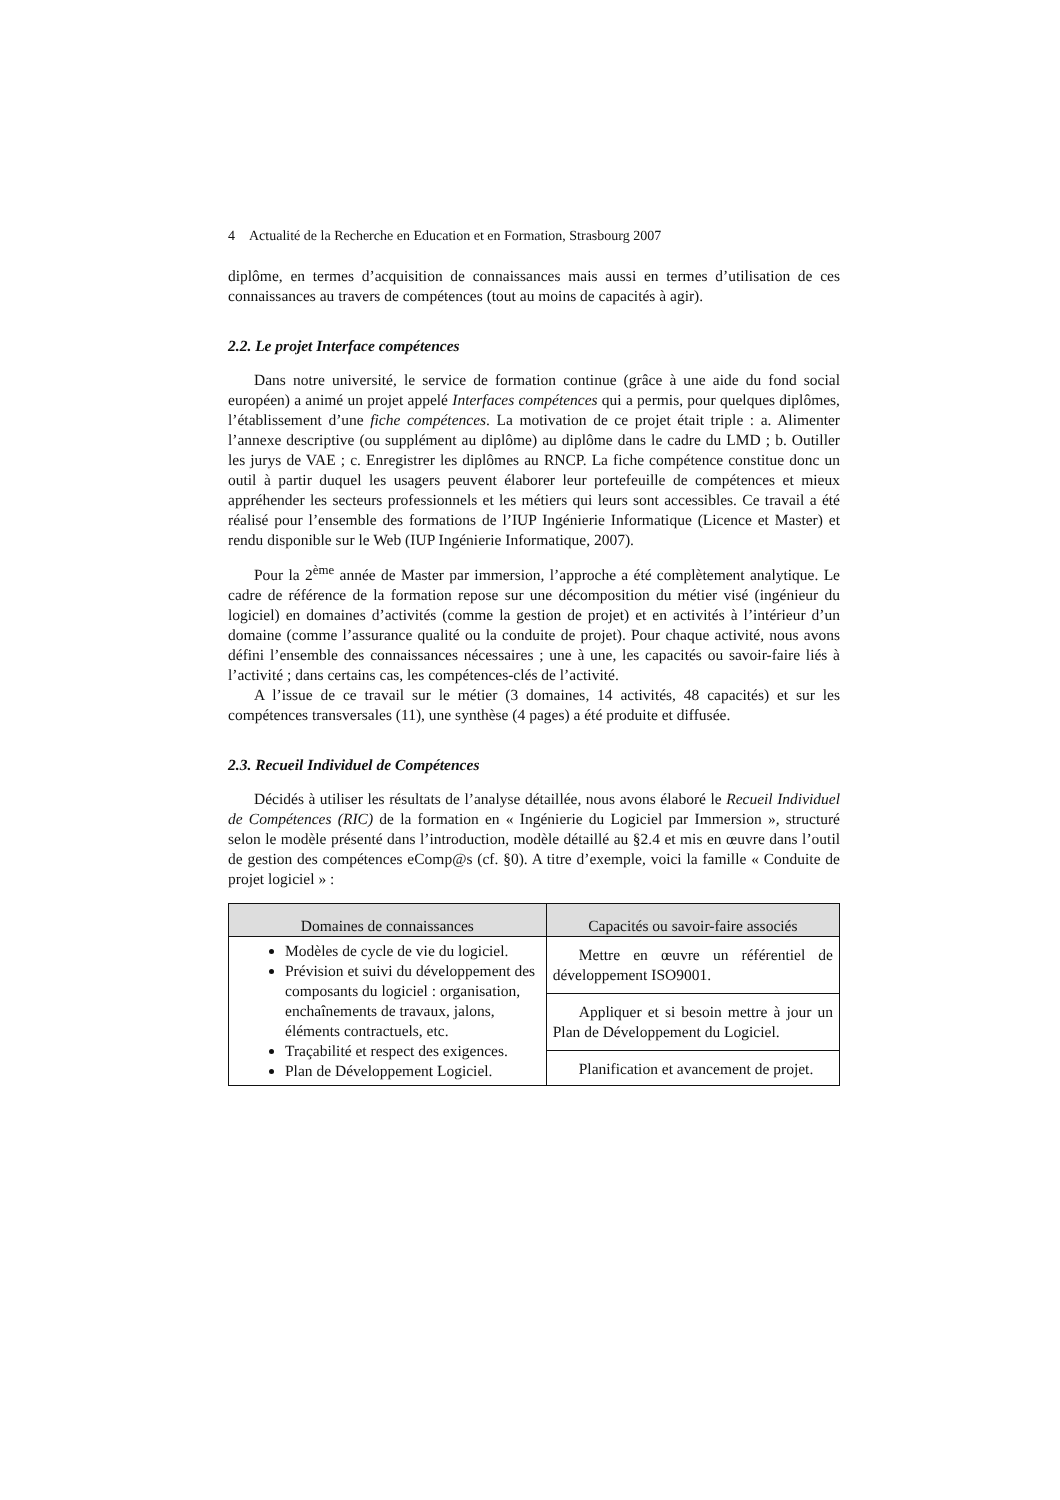4 Actualité de la Recherche en Education et en Formation, Strasbourg 2007
diplôme, en termes d’acquisition de connaissances mais aussi en termes d’utilisation de ces connaissances au travers de compétences (tout au moins de capacités à agir).
2.2. Le projet Interface compétences
Dans notre université, le service de formation continue (grâce à une aide du fond social européen) a animé un projet appelé Interfaces compétences qui a permis, pour quelques diplômes, l’établissement d’une fiche compétences. La motivation de ce projet était triple : a. Alimenter l’annexe descriptive (ou supplément au diplôme) au diplôme dans le cadre du LMD ; b. Outiller les jurys de VAE ; c. Enregistrer les diplômes au RNCP. La fiche compétence constitue donc un outil à partir duquel les usagers peuvent élaborer leur portefeuille de compétences et mieux appréhender les secteurs professionnels et les métiers qui leurs sont accessibles. Ce travail a été réalisé pour l’ensemble des formations de l’IUP Ingénierie Informatique (Licence et Master) et rendu disponible sur le Web (IUP Ingénierie Informatique, 2007).
Pour la 2<sup>ème</sup> année de Master par immersion, l’approche a été complètement analytique. Le cadre de référence de la formation repose sur une décomposition du métier visé (ingénieur du logiciel) en domaines d’activités (comme la gestion de projet) et en activités à l’intérieur d’un domaine (comme l’assurance qualité ou la conduite de projet). Pour chaque activité, nous avons défini l’ensemble des connaissances nécessaires ; une à une, les capacités ou savoir-faire liés à l’activité ; dans certains cas, les compétences-clés de l’activité.
A l’issue de ce travail sur le métier (3 domaines, 14 activités, 48 capacités) et sur les compétences transversales (11), une synthèse (4 pages) a été produite et diffusée.
2.3. Recueil Individuel de Compétences
Décidés à utiliser les résultats de l’analyse détaillée, nous avons élaboré le Recueil Individuel de Compétences (RIC) de la formation en « Ingénierie du Logiciel par Immersion », structuré selon le modèle présenté dans l’introduction, modèle détaillé au §2.4 et mis en œuvre dans l’outil de gestion des compétences eComp@s (cf. §0). A titre d’exemple, voici la famille « Conduite de projet logiciel » :
| Domaines de connaissances | Capacités ou savoir-faire associés |
| --- | --- |
| Modèles de cycle de vie du logiciel. Prévision et suivi du développement des composants du logiciel : organisation, enchaînements de travaux, jalons, éléments contractuels, etc. Traçabilité et respect des exigences. Plan de Développement Logiciel. | Mettre en œuvre un référentiel de développement ISO9001. |
| | Appliquer et si besoin mettre à jour un Plan de Développement du Logiciel. |
| | Planification et avancement de projet. |